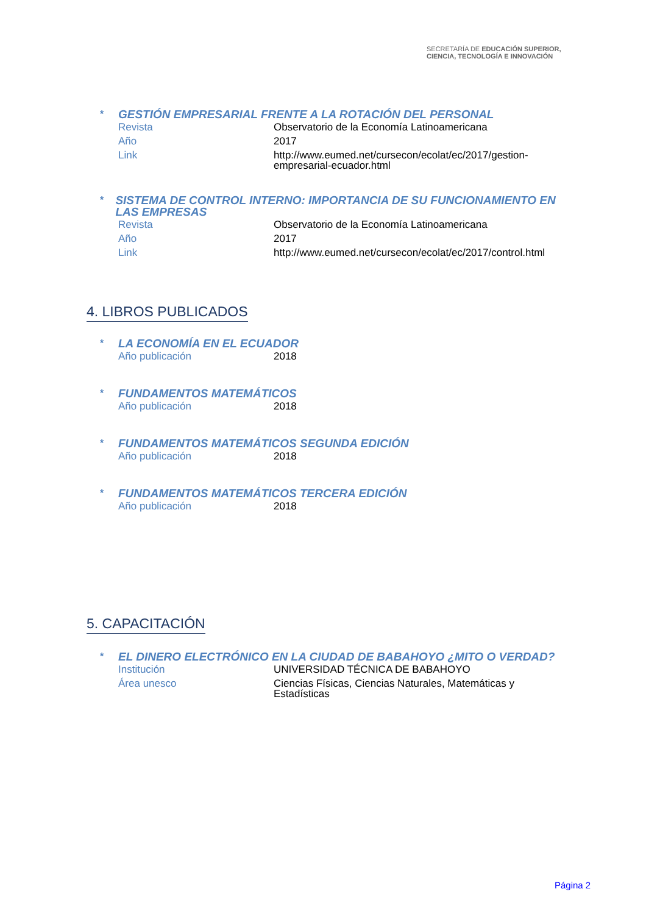SECRETARÍA DE EDUCACIÓN SUPERIOR,
CIENCIA, TECNOLOGÍA E INNOVACIÓN
*
GESTIÓN EMPRESARIAL FRENTE A LA ROTACIÓN DEL PERSONAL
| Revista | Observatorio de la Economía Latinoamericana |
| Año | 2017 |
| Link | http://www.eumed.net/cursecon/ecolat/ec/2017/gestion- empresarial-ecuador.html |
*
SISTEMA DE CONTROL INTERNO: IMPORTANCIA DE SU FUNCIONAMIENTO EN LAS EMPRESAS
| Revista | Observatorio de la Economía Latinoamericana |
| Año | 2017 |
| Link | http://www.eumed.net/cursecon/ecolat/ec/2017/control.html |
4. LIBROS PUBLICADOS
*
LA ECONOMÍA EN EL ECUADOR
| Año publicación | 2018 |
*
FUNDAMENTOS MATEMÁTICOS
| Año publicación | 2018 |
*
FUNDAMENTOS MATEMÁTICOS SEGUNDA EDICIÓN
| Año publicación | 2018 |
*
FUNDAMENTOS MATEMÁTICOS TERCERA EDICIÓN
| Año publicación | 2018 |
5. CAPACITACIÓN
*
EL DINERO ELECTRÓNICO EN LA CIUDAD DE BABAHOYO ¿MITO O VERDAD?
| Institución | UNIVERSIDAD TÉCNICA DE BABAHOYO |
| Área unesco | Ciencias Físicas, Ciencias Naturales, Matemáticas y Estadísticas |
Página 2